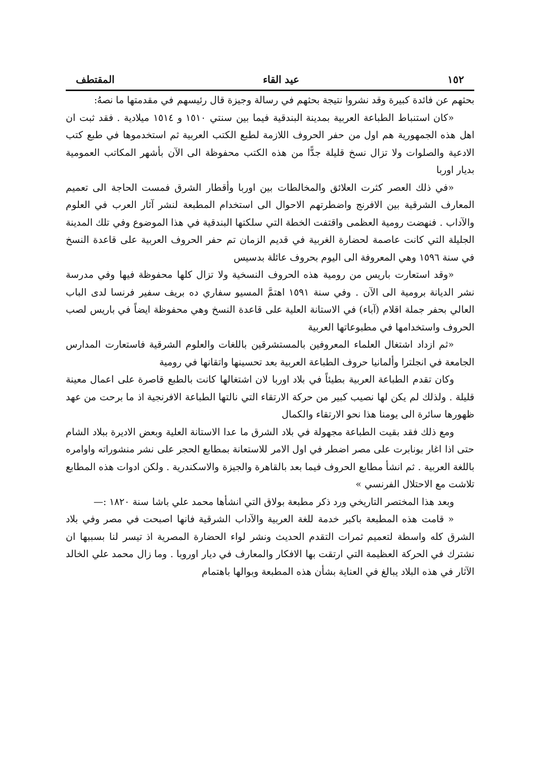١٥٢ عيد القاء المقتطف
بحثهم عن فائدة كبيرة وقد نشروا نتيجة بحثهم في رسالة وجيزة قال رئيسهم في مقدمتها ما نصهُ:
«كان استنباط الطباعة العربية بمدينة البندقية فيما بين سنتي ١٥١٠ و ١٥١٤ ميلادية . فقد ثبت ان اهل هذه الجمهورية هم اول من حفر الحروف اللازمة لطبع الكتب العربية ثم استخدموها في طبع كتب الادعية والصلوات ولا تزال نسخ قليلة جدًّا من هذه الكتب محفوظة الى الآن بأشهر المكاتب العمومية بديار اوربا
«في ذلك العصر كثرت العلائق والمخالطات بين اوربا وأقطار الشرق فمست الحاجة الى تعميم المعارف الشرقية بين الافرنج واضطرتهم الاحوال الى استخدام المطبعة لنشر آثار العرب في العلوم والآداب . فنهضت رومية العظمى واقتفت الخطة التي سلكتها البندقية في هذا الموضوع وفي تلك المدينة الجليلة التي كانت عاصمة لحضارة الغربية في قديم الزمان تم حفر الحروف العربية على قاعدة النسخ في سنة ١٥٩٦ وهي المعروفة الى اليوم بحروف عائلة بدسيس
«وقد استعارت باريس من رومية هذه الحروف النسخية ولا تزال كلها محفوظة فيها وفي مدرسة نشر الديانة برومية الى الآن . وفي سنة ١٥٩١ اهتمَّ المسيو سفاري ده بريف سفير فرنسا لدى الباب العالي بحفر جملة اقلام (آباء) في الاستانة العلية على قاعدة النسخ وهي محفوظة ايضاً في باريس لصب الحروف واستخدامها في مطبوعاتها العربية
«ثم ازداد اشتغال العلماء المعروفين بالمستشرقين باللغات والعلوم الشرقية فاستعارت المدارس الجامعة في انجلترا وألمانيا حروف الطباعة العربية بعد تحسينها واتقانها في رومية
وكان تقدم الطباعة العربية بطيئاً في بلاد اوربا لان اشتغالها كانت بالطبع قاصرة على اعمال معينة قليلة . ولذلك لم يكن لها نصيب كبير من حركة الارتقاء التي نالتها الطباعة الافرنجية اذ ما برحت من عهد ظهورها سائرة الى يومنا هذا نحو الارتقاء والكمال
ومع ذلك فقد بقيت الطباعة مجهولة في بلاد الشرق ما عدا الاستانة العلية وبعض الاديرة ببلاد الشام حتى اذا اغار بونابرت على مصر اضطر في اول الامر للاستعانة بمطابع الحجر على نشر منشوراته واوامره باللغة العربية . ثم انشأ مطابع الحروف فيما بعد بالقاهرة والجيزة والاسكندرية . ولكن ادوات هذه المطابع تلاشت مع الاحتلال الفرنسي »
وبعد هذا المختصر التاريخي ورد ذكر مطبعة بولاق التي انشأها محمد علي باشا سنة ١٨٢٠ :—
« قامت هذه المطبعة باكبر خدمة للغة العربية والآداب الشرقية فانها اصبحت في مصر وفي بلاد الشرق كله واسطة لتعميم ثمرات التقدم الحديث ونشر لواء الحضارة المصرية اذ تيسر لنا بسببها ان نشترك في الحركة العظيمة التي ارتقت بها الافكار والمعارف في ديار اوروبا . وما زال محمد علي الخالد الآثار في هذه البلاد يبالغ في العناية بشأن هذه المطبعة وبوالها باهتمام